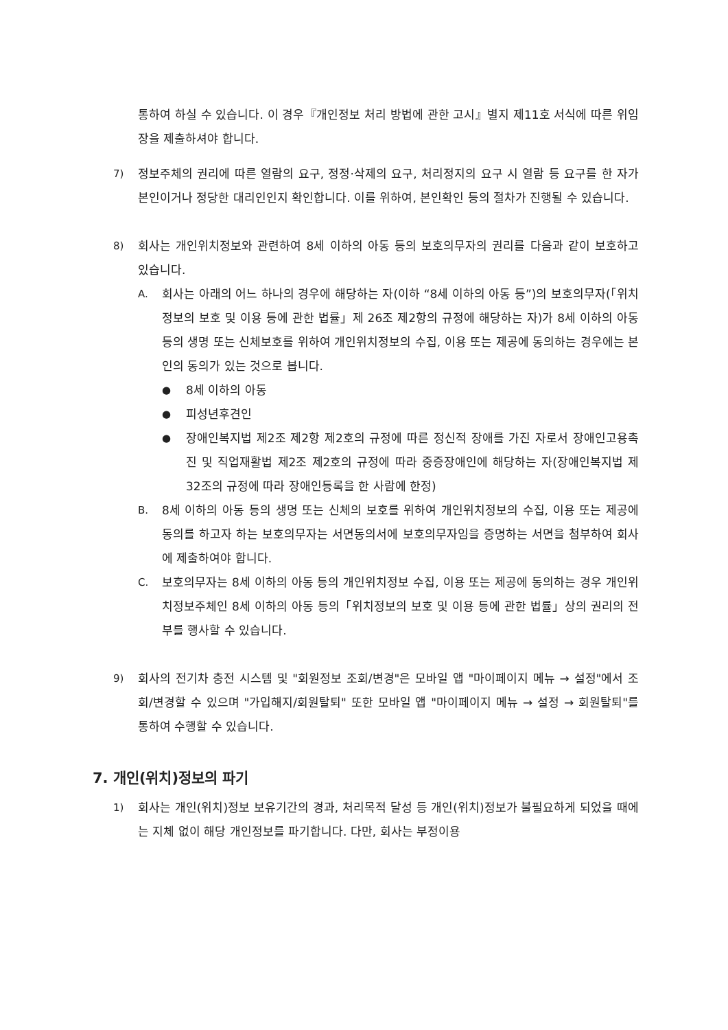통하여 하실 수 있습니다. 이 경우『개인정보 처리 방법에 관한 고시』별지 제11호 서식에 따른 위임장을 제출하셔야 합니다.
7) 정보주체의 권리에 따른 열람의 요구, 정정·삭제의 요구, 처리정지의 요구 시 열람 등 요구를 한 자가 본인이거나 정당한 대리인인지 확인합니다. 이를 위하여, 본인확인 등의 절차가 진행될 수 있습니다.
8) 회사는 개인위치정보와 관련하여 8세 이하의 아동 등의 보호의무자의 권리를 다음과 같이 보호하고 있습니다.
A. 회사는 아래의 어느 하나의 경우에 해당하는 자(이하 “8세 이하의 아동 등”)의 보호의무자(「위치정보의 보호 및 이용 등에 관한 법률」제 26조 제2항의 규정에 해당하는 자)가 8세 이하의 아동 등의 생명 또는 신체보호를 위하여 개인위치정보의 수집, 이용 또는 제공에 동의하는 경우에는 본인의 동의가 있는 것으로 봅니다.
● 8세 이하의 아동
● 피성년후견인
● 장애인복지법 제2조 제2항 제2호의 규정에 따른 정신적 장애를 가진 자로서 장애인고용촉진 및 직업재활법 제2조 제2호의 규정에 따라 중증장애인에 해당하는 자(장애인복지법 제32조의 규정에 따라 장애인등록을 한 사람에 한정)
B. 8세 이하의 아동 등의 생명 또는 신체의 보호를 위하여 개인위치정보의 수집, 이용 또는 제공에 동의를 하고자 하는 보호의무자는 서면동의서에 보호의무자임을 증명하는 서면을 첨부하여 회사에 제출하여야 합니다.
C. 보호의무자는 8세 이하의 아동 등의 개인위치정보 수집, 이용 또는 제공에 동의하는 경우 개인위치정보주체인 8세 이하의 아동 등의「위치정보의 보호 및 이용 등에 관한 법률」상의 권리의 전부를 행사할 수 있습니다.
9) 회사의 전기차 충전 시스템 및 "회원정보 조회/변경"은 모바일 앱 "마이페이지 메뉴 → 설정"에서 조회/변경할 수 있으며 "가입해지/회원탈퇴" 또한 모바일 앱 "마이페이지 메뉴 → 설정 → 회원탈퇴"를 통하여 수행할 수 있습니다.
7. 개인(위치)정보의 파기
1) 회사는 개인(위치)정보 보유기간의 경과, 처리목적 달성 등 개인(위치)정보가 불필요하게 되었을 때에는 지체 없이 해당 개인정보를 파기합니다. 다만, 회사는 부정이용